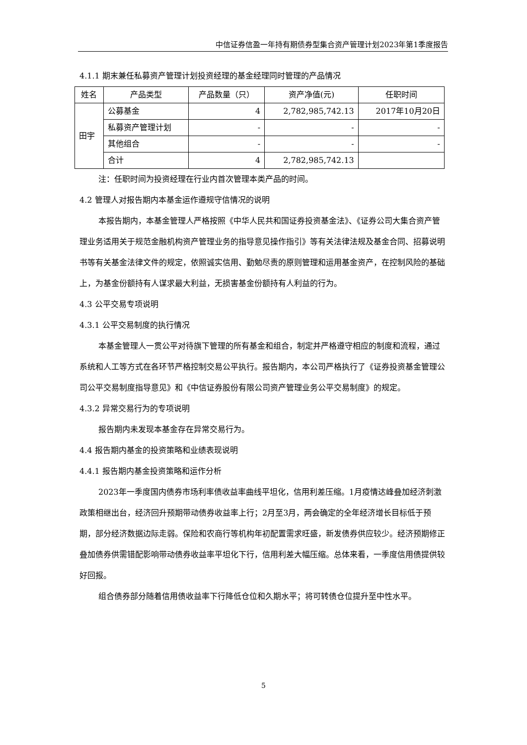中信证券信盈一年持有期债券型集合资产管理计划2023年第1季度报告
4.1.1 期末兼任私募资产管理计划投资经理的基金经理同时管理的产品情况
| 姓名 | 产品类型 | 产品数量（只） | 资产净值(元) | 任职时间 |
| 田宇 | 公募基金 | 4 | 2,782,985,742.13 | 2017年10月20日 |
| | 私募资产管理计划 | - | - | - |
| | 其他组合 | - | - | - |
| | 合计 | 4 | 2,782,985,742.13 | |
注：任职时间为投资经理在行业内首次管理本类产品的时间。
4.2 管理人对报告期内本基金运作遵规守信情况的说明
本报告期内，本基金管理人严格按照《中华人民共和国证券投资基金法》、《证券公司大集合资产管理业务适用关于规范金融机构资产管理业务的指导意见操作指引》等有关法律法规及基金合同、招募说明书等有关基金法律文件的规定，依照诚实信用、勤勉尽责的原则管理和运用基金资产，在控制风险的基础上，为基金份额持有人谋求最大利益，无损害基金份额持有人利益的行为。
4.3 公平交易专项说明
4.3.1 公平交易制度的执行情况
本基金管理人一贯公平对待旗下管理的所有基金和组合，制定并严格遵守相应的制度和流程，通过系统和人工等方式在各环节严格控制交易公平执行。报告期内，本公司严格执行了《证券投资基金管理公司公平交易制度指导意见》和《中信证券股份有限公司资产管理业务公平交易制度》的规定。
4.3.2 异常交易行为的专项说明
报告期内未发现本基金存在异常交易行为。
4.4 报告期内基金的投资策略和业绩表现说明
4.4.1 报告期内基金投资策略和运作分析
2023年一季度国内债券市场利率债收益率曲线平坦化，信用利差压缩。1月疫情达峰叠加经济刺激政策相继出台，经济回升预期带动债券收益率上行；2月至3月，两会确定的全年经济增长目标低于预期，部分经济数据边际走弱。保险和农商行等机构年初配置需求旺盛，新发债券供应较少。经济预期修正叠加债券供需错配影响带动债券收益率平坦化下行，信用利差大幅压缩。总体来看，一季度信用债提供较好回报。
组合债券部分随着信用债收益率下行降低仓位和久期水平；将可转债仓位提升至中性水平。
5